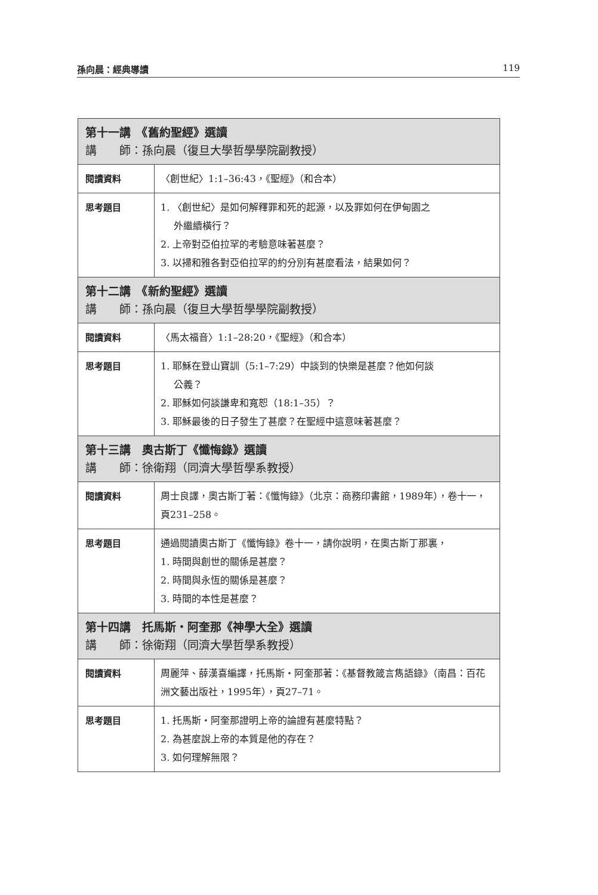孫向晨：經典導讀 119
| 第十一講 《舊約聖經》選讀 講 師：孫向晨（復旦大學哲學學院副教授） | |
| --- | --- |
| 閱讀資料 | 〈創世紀〉1:1–36:43，《聖經》（和合本） |
| 思考題目 | 1. 〈創世紀〉是如何解釋罪和死的起源，以及罪如何在伊甸園之 外繼續橫行？ 2. 上帝對亞伯拉罕的考驗意味著甚麼？ 3. 以掃和雅各對亞伯拉罕的約分別有甚麼看法，結果如何？ |
| 第十二講 《新約聖經》選讀 講 師：孫向晨（復旦大學哲學學院副教授） | |
| 閱讀資料 | 〈馬太福音〉1:1–28:20，《聖經》（和合本） |
| 思考題目 | 1. 耶穌在登山寶訓（5:1–7:29）中談到的快樂是甚麼？他如何談 公義？ 2. 耶穌如何談謙卑和寬恕（18:1–35）？ 3. 耶穌最後的日子發生了甚麼？在聖經中這意味著甚麼？ |
| 第十三講 奧古斯丁《懺悔錄》選讀 講 師：徐衛翔（同濟大學哲學系教授） | |
| 閱讀資料 | 周士良譯，奧古斯丁著：《懺悔錄》（北京：商務印書館，1989年），卷十一，頁231–258。 |
| 思考題目 | 通過閱讀奧古斯丁《懺悔錄》卷十一，請你說明，在奧古斯丁那裏， 1. 時間與創世的關係是甚麼？ 2. 時間與永恆的關係是甚麼？ 3. 時間的本性是甚麼？ |
| 第十四講 托馬斯・阿奎那《神學大全》選讀 講 師：徐衛翔（同濟大學哲學系教授） | |
| 閱讀資料 | 周麗萍、薛漢喜編譯，托馬斯・阿奎那著：《基督教箴言雋語錄》（南昌：百花洲文藝出版社，1995年），頁27–71。 |
| 思考題目 | 1. 托馬斯・阿奎那證明上帝的論證有甚麼特點？ 2. 為甚麼說上帝的本質是他的存在？ 3. 如何理解無限？ |